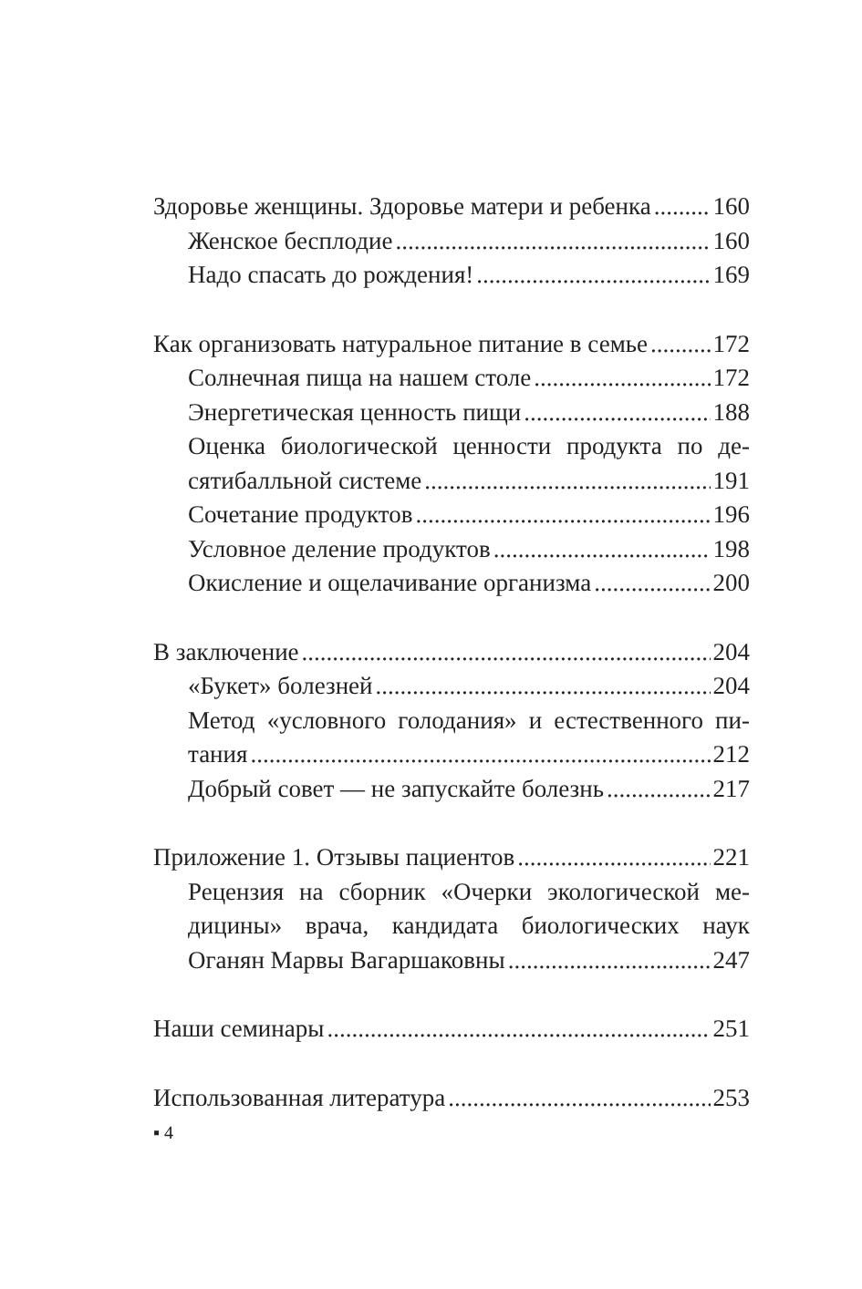Здоровье женщины. Здоровье матери и ребенка 160
Женское бесплодие 160
Надо спасать до рождения! 169
Как организовать натуральное питание в семье 172
Солнечная пища на нашем столе 172
Энергетическая ценность пищи 188
Оценка биологической ценности продукта по де-
сятибалльной системе 191
Сочетание продуктов 196
Условное деление продуктов 198
Окисление и ощелачивание организма 200
В заключение 204
«Букет» болезней 204
Метод «условного голодания» и естественного пи-
тания 212
Добрый совет — не запускайте болезнь 217
Приложение 1. Отзывы пациентов 221
Рецензия на сборник «Очерки экологической ме-
дицины» врача, кандидата биологических наук
Оганян Марвы Вагаршаковны 247
Наши семинары 251
Использованная литература 253
▪ 4